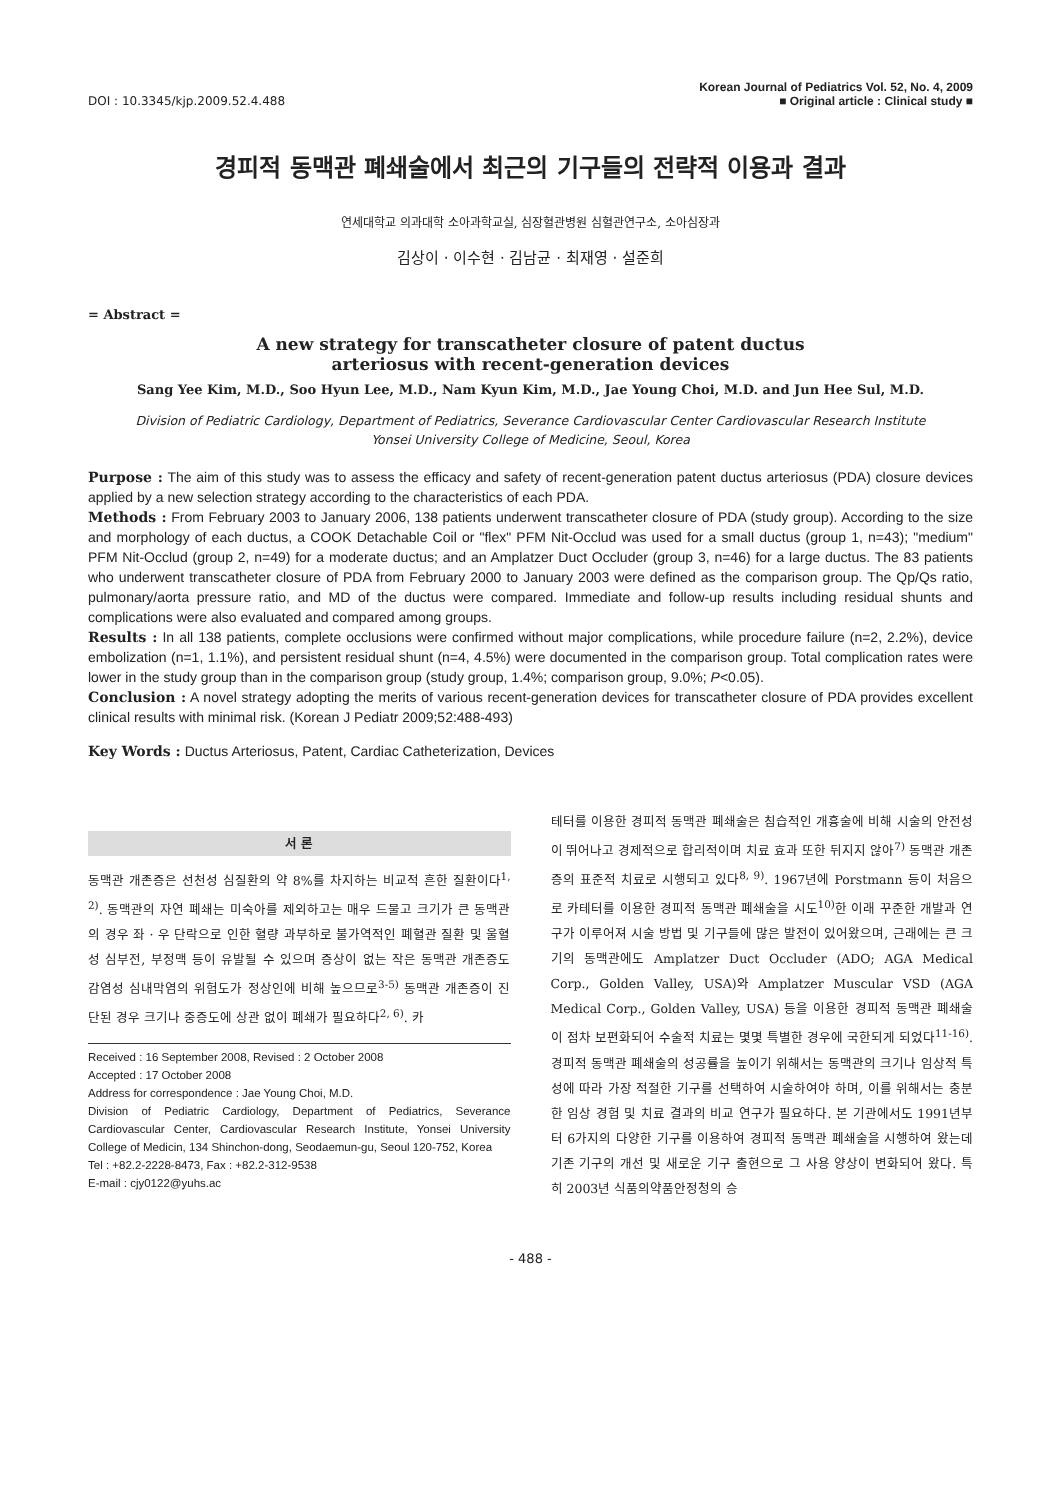DOI : 10.3345/kjp.2009.52.4.488
Korean Journal of Pediatrics Vol. 52, No. 4, 2009
■ Original article : Clinical study ■
경피적 동맥관 폐쇄술에서 최근의 기구들의 전략적 이용과 결과
연세대학교 의과대학 소아과학교실, 심장혈관병원 심혈관연구소, 소아심장과
김상이 · 이수현 · 김남균 · 최재영 · 설준희
= Abstract =
A new strategy for transcatheter closure of patent ductus
arteriosus with recent-generation devices
Sang Yee Kim, M.D., Soo Hyun Lee, M.D., Nam Kyun Kim, M.D., Jae Young Choi, M.D. and Jun Hee Sul, M.D.
Division of Pediatric Cardiology, Department of Pediatrics, Severance Cardiovascular Center Cardiovascular Research Institute
Yonsei University College of Medicine, Seoul, Korea
Purpose : The aim of this study was to assess the efficacy and safety of recent-generation patent ductus arteriosus (PDA) closure devices applied by a new selection strategy according to the characteristics of each PDA.
Methods : From February 2003 to January 2006, 138 patients underwent transcatheter closure of PDA (study group). According to the size and morphology of each ductus, a COOK Detachable Coil or "flex" PFM Nit-Occlud was used for a small ductus (group 1, n=43); "medium" PFM Nit-Occlud (group 2, n=49) for a moderate ductus; and an Amplatzer Duct Occluder (group 3, n=46) for a large ductus. The 83 patients who underwent transcatheter closure of PDA from February 2000 to January 2003 were defined as the comparison group. The Qp/Qs ratio, pulmonary/aorta pressure ratio, and MD of the ductus were compared. Immediate and follow-up results including residual shunts and complications were also evaluated and compared among groups.
Results : In all 138 patients, complete occlusions were confirmed without major complications, while procedure failure (n=2, 2.2%), device embolization (n=1, 1.1%), and persistent residual shunt (n=4, 4.5%) were documented in the comparison group. Total complication rates were lower in the study group than in the comparison group (study group, 1.4%; comparison group, 9.0%; P<0.05).
Conclusion : A novel strategy adopting the merits of various recent-generation devices for transcatheter closure of PDA provides excellent clinical results with minimal risk. (Korean J Pediatr 2009;52:488-493)
Key Words : Ductus Arteriosus, Patent, Cardiac Catheterization, Devices
서 론
동맥관 개존증은 선천성 심질환의 약 8%를 차지하는 비교적 흔한 질환이다<sup>1, 2)</sup>. 동맥관의 자연 폐쇄는 미숙아를 제외하고는 매우 드물고 크기가 큰 동맥관의 경우 좌 · 우 단락으로 인한 혈량 과부하로 불가역적인 폐혈관 질환 및 울혈성 심부전, 부정맥 등이 유발될 수 있으며 증상이 없는 작은 동맥관 개존증도 감염성 심내막염의 위험도가 정상인에 비해 높으므로<sup>3-5)</sup> 동맥관 개존증이 진단된 경우 크기나 중증도에 상관 없이 폐쇄가 필요하다<sup>2, 6)</sup>. 카
Received : 16 September 2008, Revised : 2 October 2008
Accepted : 17 October 2008
Address for correspondence : Jae Young Choi, M.D.
Division of Pediatric Cardiology, Department of Pediatrics, Severance Cardiovascular Center, Cardiovascular Research Institute, Yonsei University College of Medicin, 134 Shinchon-dong, Seodaemun-gu, Seoul 120-752, Korea
Tel : +82.2-2228-8473, Fax : +82.2-312-9538
E-mail : cjy0122@yuhs.ac
테터를 이용한 경피적 동맥관 폐쇄술은 침습적인 개흉술에 비해 시술의 안전성이 뛰어나고 경제적으로 합리적이며 치료 효과 또한 뒤지지 않아<sup>7)</sup> 동맥관 개존증의 표준적 치료로 시행되고 있다<sup>8, 9)</sup>. 1967년에 Porstmann 등이 처음으로 카테터를 이용한 경피적 동맥관 폐쇄술을 시도<sup>10)</sup>한 이래 꾸준한 개발과 연구가 이루어져 시술 방법 및 기구들에 많은 발전이 있어왔으며, 근래에는 큰 크기의 동맥관에도 Amplatzer Duct Occluder (ADO; AGA Medical Corp., Golden Valley, USA)와 Amplatzer Muscular VSD (AGA Medical Corp., Golden Valley, USA) 등을 이용한 경피적 동맥관 폐쇄술이 점차 보편화되어 수술적 치료는 몇몇 특별한 경우에 국한되게 되었다<sup>11-16)</sup>. 경피적 동맥관 폐쇄술의 성공률을 높이기 위해서는 동맥관의 크기나 임상적 특성에 따라 가장 적절한 기구를 선택하여 시술하여야 하며, 이를 위해서는 충분한 임상 경험 및 치료 결과의 비교 연구가 필요하다. 본 기관에서도 1991년부터 6가지의 다양한 기구를 이용하여 경피적 동맥관 폐쇄술을 시행하여 왔는데 기존 기구의 개선 및 새로운 기구 출현으로 그 사용 양상이 변화되어 왔다. 특히 2003년 식품의약품안정청의 승
- 488 -